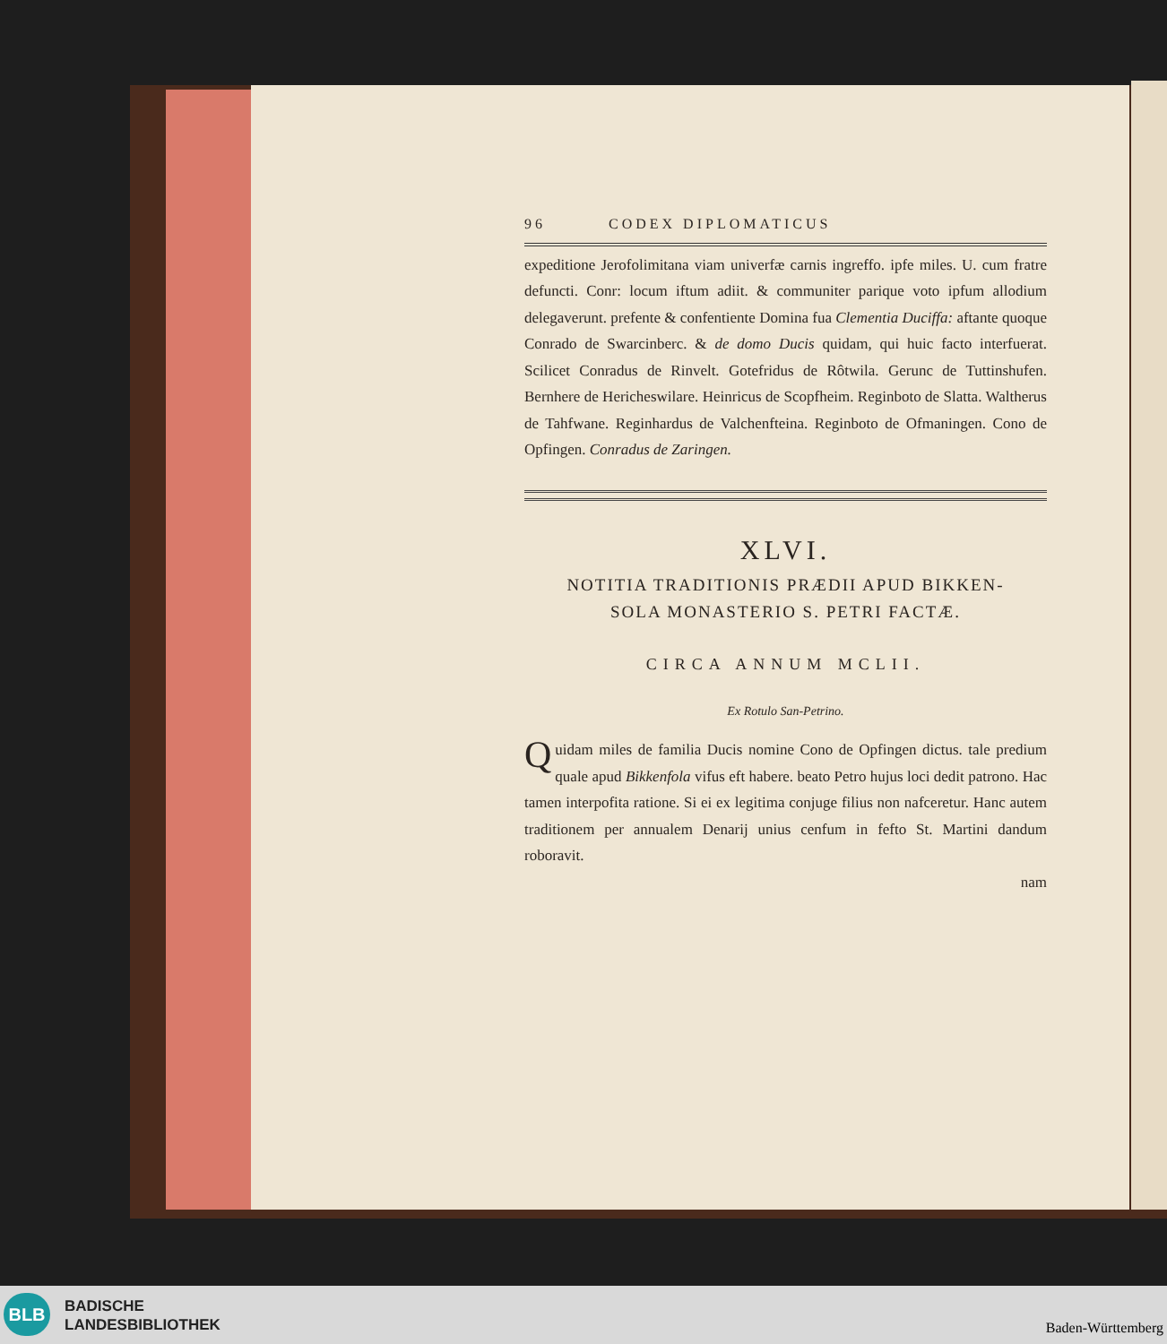96 CODEX DIPLOMATICUS
expeditione Jerofolimitana viam univerfæ carnis ingreffo. ipfe miles. U. cum fratre defuncti. Conr: locum iftum adiit. & communiter parique voto ipfum allodium delegaverunt. prefente & confentiente Domina fua Clementia Duciffa: aftante quoque Conrado de Swarcinberc. & de domo Ducis quidam, qui huic facto interfuerat. Scilicet Conradus de Rinvelt. Gotefridus de Rôtwila. Gerunc de Tuttinshufen. Bernhere de Hericheswilare. Heinricus de Scopfheim. Reginboto de Slatta. Waltherus de Tahfwane. Reginhardus de Valchenfteina. Reginboto de Ofmaningen. Cono de Opfingen. Conradus de Zaringen.
XLVI.
NOTITIA TRADITIONIS PRÆDII APUD BIKKEN-
SOLA MONASTERIO S. PETRI FACTÆ.
CIRCA ANNUM MCLII.
Ex Rotulo San-Petrino.
Quidam miles de familia Ducis nomine Cono de Opfingen dictus. tale predium quale apud Bikkenfola vifus eft habere. beato Petro hujus loci dedit patrono. Hac tamen interpofita ratione. Si ei ex legitima conjuge filius non nafceretur. Hanc autem traditionem per annualem Denarij unius cenfum in fefto St. Martini dandum roboravit.
nam
BLB
BADISCHE
LANDESBIBLIOTHEK
Baden-Württemberg